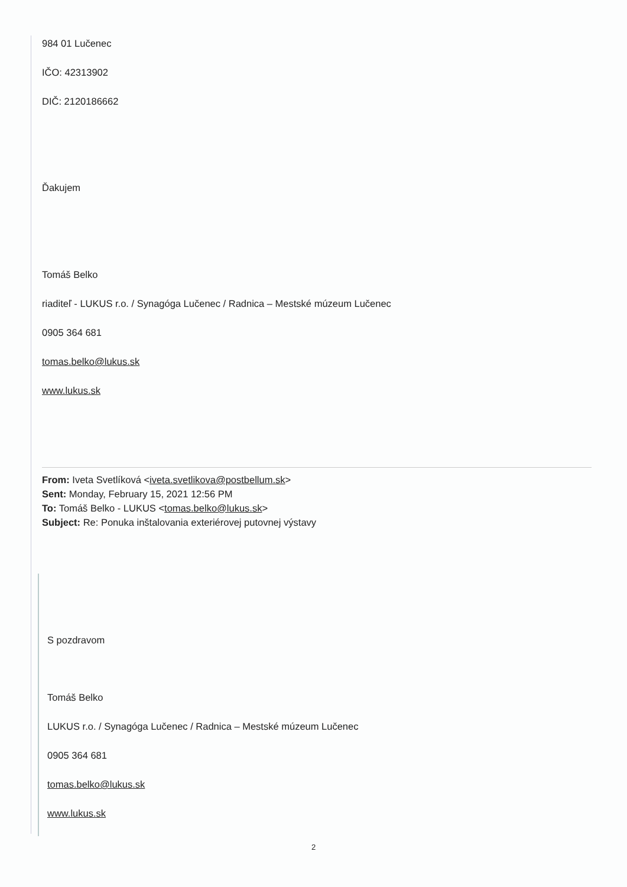984 01 Lučenec
IČO: 42313902
DIČ: 2120186662
Ďakujem
Tomáš Belko
riaditeľ - LUKUS r.o. / Synagóga Lučenec / Radnica – Mestské múzeum Lučenec
0905 364 681
tomas.belko@lukus.sk
www.lukus.sk
From: Iveta Svetlíková <iveta.svetlikova@postbellum.sk>
Sent: Monday, February 15, 2021 12:56 PM
To: Tomáš Belko - LUKUS <tomas.belko@lukus.sk>
Subject: Re: Ponuka inštalovania exteriérovej putovnej výstavy
S pozdravom
Tomáš Belko
LUKUS r.o. / Synagóga Lučenec / Radnica – Mestské múzeum Lučenec
0905 364 681
tomas.belko@lukus.sk
www.lukus.sk
2